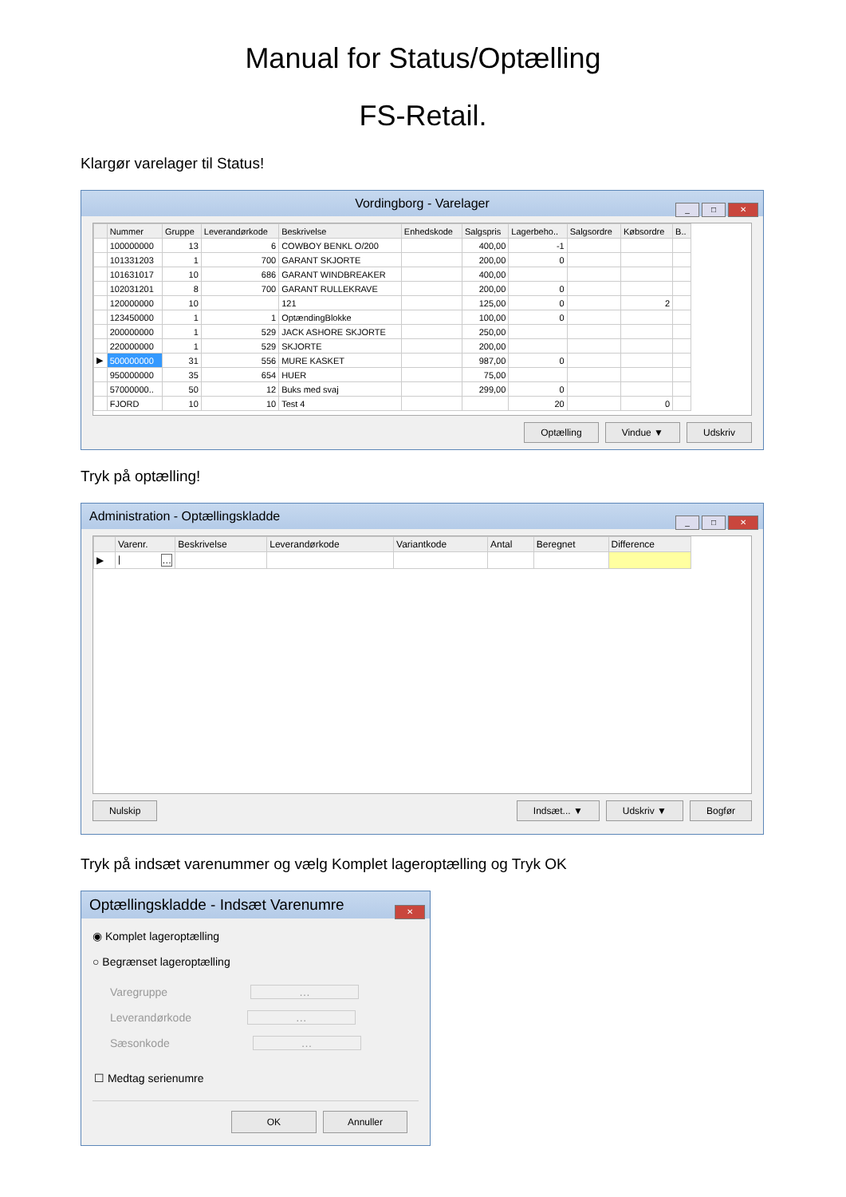Manual for Status/Optælling
FS-Retail.
Klargør varelager til Status!
Vordingborg - Varelager
_ □ ✕
| | Nummer | Gruppe | Leverandørkode | Beskrivelse | Enhedskode | Salgspris | Lagerbeho.. | Salgsordre | Købsordre | B.. |
| --- | --- | --- | --- | --- | --- | --- | --- | --- | --- | --- |
| | 100000000 | 13 | 6 | COWBOY BENKL O/200 | | 400,00 | -1 | | | |
| | 101331203 | 1 | 700 | GARANT SKJORTE | | 200,00 | 0 | | | |
| | 101631017 | 10 | 686 | GARANT WINDBREAKER | | 400,00 | | | | |
| | 102031201 | 8 | 700 | GARANT RULLEKRAVE | | 200,00 | 0 | | | |
| | 120000000 | 10 | | 121 | | 125,00 | 0 | | 2 | |
| | 123450000 | 1 | 1 | OptændingBlokke | | 100,00 | 0 | | | |
| | 200000000 | 1 | 529 | JACK ASHORE SKJORTE | | 250,00 | | | | |
| | 220000000 | 1 | 529 | SKJORTE | | 200,00 | | | | |
| ▶ | 500000000 | 31 | 556 | MURE KASKET | | 987,00 | 0 | | | |
| | 950000000 | 35 | 654 | HUER | | 75,00 | | | | |
| | 57000000.. | 50 | 12 | Buks med svaj | | 299,00 | 0 | | | |
| | FJORD | 10 | 10 | Test 4 | | | 20 | | 0 | |
Optælling Vindue ▼ Udskriv
Tryk på optælling!
Administration - Optællingskladde
_ □ ✕
| | Varenr. | Beskrivelse | Leverandørkode | Variantkode | Antal | Beregnet | Difference |
| --- | --- | --- | --- | --- | --- | --- | --- |
| ▶ | / … | | | | | | |
Nulskip Indsæt... ▼ Udskriv ▼ Bogfør
Tryk på indsæt varenummer og vælg Komplet lageroptælling og Tryk OK
Optællingskladde - Indsæt Varenumre
✕
◉ Komplet lageroptælling
○ Begrænset lageroptælling
Varegruppe …
Leverandørkode …
Sæsonkode …
☐ Medtag serienumre
OK Annuller